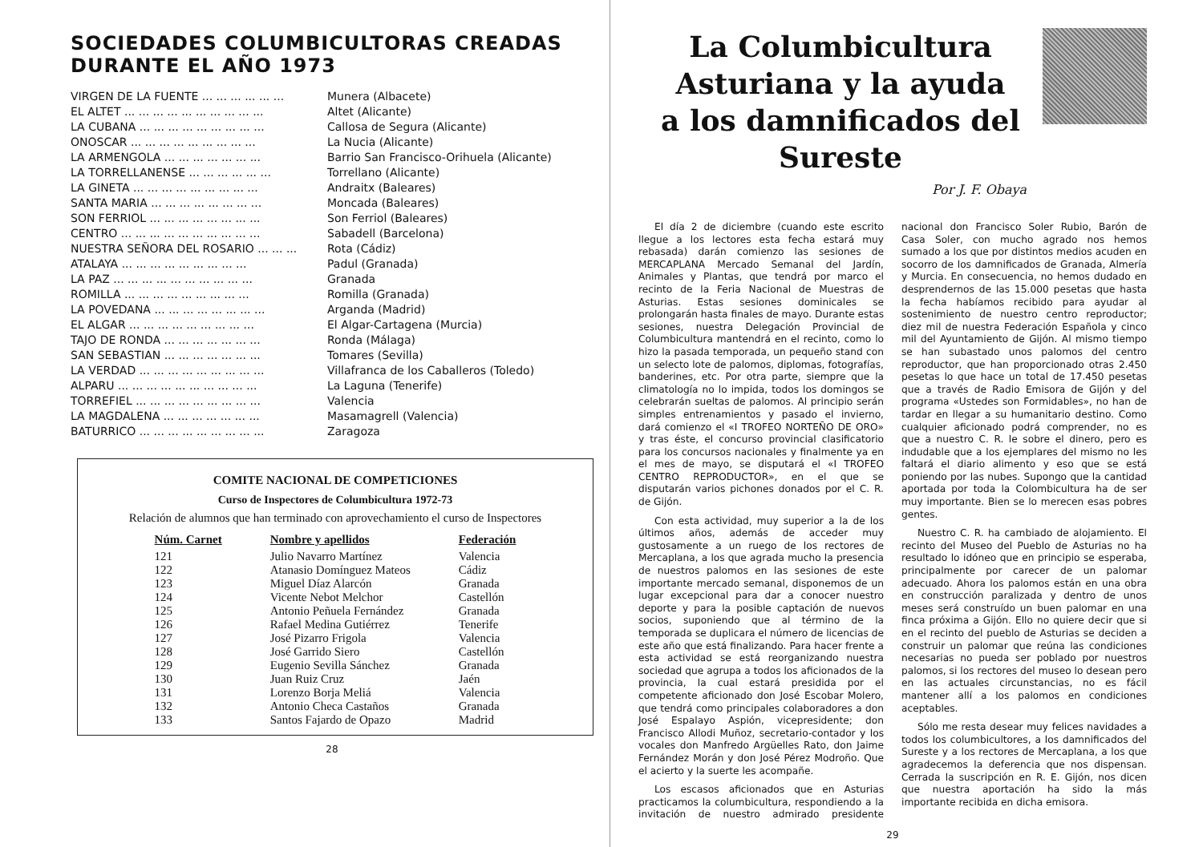SOCIEDADES COLUMBICULTORAS CREADAS DURANTE EL AÑO 1973
| VIRGEN DE LA FUENTE ... ... ... ... ... ... | Munera (Albacete) |
| EL ALTET ... ... ... ... ... ... ... ... ... ... | Altet (Alicante) |
| LA CUBANA ... ... ... ... ... ... ... ... ... | Callosa de Segura (Alicante) |
| ONOSCAR ... ... ... ... ... ... ... ... ... | La Nucia (Alicante) |
| LA ARMENGOLA ... ... ... ... ... ... ... | Barrio San Francisco-Orihuela (Alicante) |
| LA TORRELLANENSE ... ... ... ... ... ... | Torrellano (Alicante) |
| LA GINETA ... ... ... ... ... ... ... ... ... | Andraitx (Baleares) |
| SANTA MARIA ... ... ... ... ... ... ... ... | Moncada (Baleares) |
| SON FERRIOL ... ... ... ... ... ... ... ... | Son Ferriol (Baleares) |
| CENTRO ... ... ... ... ... ... ... ... ... ... | Sabadell (Barcelona) |
| NUESTRA SEÑORA DEL ROSARIO ... ... ... | Rota (Cádiz) |
| ATALAYA ... ... ... ... ... ... ... ... ... | Padul (Granada) |
| LA PAZ ... ... ... ... ... ... ... ... ... ... | Granada |
| ROMILLA ... ... ... ... ... ... ... ... ... | Romilla (Granada) |
| LA POVEDANA ... ... ... ... ... ... ... ... | Arganda (Madrid) |
| EL ALGAR ... ... ... ... ... ... ... ... ... | El Algar-Cartagena (Murcia) |
| TAJO DE RONDA ... ... ... ... ... ... ... | Ronda (Málaga) |
| SAN SEBASTIAN ... ... ... ... ... ... ... | Tomares (Sevilla) |
| LA VERDAD ... ... ... ... ... ... ... ... ... | Villafranca de los Caballeros (Toledo) |
| ALPARU ... ... ... ... ... ... ... ... ... ... | La Laguna (Tenerife) |
| TORREFIEL ... ... ... ... ... ... ... ... ... | Valencia |
| LA MAGDALENA ... ... ... ... ... ... ... | Masamagrell (Valencia) |
| BATURRICO ... ... ... ... ... ... ... ... ... | Zaragoza |
COMITE NACIONAL DE COMPETICIONES
Curso de Inspectores de Columbicultura 1972-73
Relación de alumnos que han terminado con aprovechamiento el curso de Inspectores
| Núm. Carnet | Nombre y apellidos | Federación |
| --- | --- | --- |
| 121 | Julio Navarro Martínez | Valencia |
| 122 | Atanasio Domínguez Mateos | Cádiz |
| 123 | Miguel Díaz Alarcón | Granada |
| 124 | Vicente Nebot Melchor | Castellón |
| 125 | Antonio Peñuela Fernández | Granada |
| 126 | Rafael Medina Gutiérrez | Tenerife |
| 127 | José Pizarro Frigola | Valencia |
| 128 | José Garrido Siero | Castellón |
| 129 | Eugenio Sevilla Sánchez | Granada |
| 130 | Juan Ruiz Cruz | Jaén |
| 131 | Lorenzo Borja Meliá | Valencia |
| 132 | Antonio Checa Castaños | Granada |
| 133 | Santos Fajardo de Opazo | Madrid |
28
La Columbicultura Asturiana y la ayuda
a los damnificados del Sureste
Por J. F. Obaya
El día 2 de diciembre (cuando este escrito llegue a los lectores esta fecha estará muy rebasada) darán comienzo las sesiones de MERCAPLANA Mercado Semanal del Jardín, Animales y Plantas, que tendrá por marco el recinto de la Feria Nacional de Muestras de Asturias. Estas sesiones dominicales se prolongarán hasta finales de mayo. Durante estas sesiones, nuestra Delegación Provincial de Columbicultura mantendrá en el recinto, como lo hizo la pasada temporada, un pequeño stand con un selecto lote de palomos, diplomas, fotografías, banderines, etc. Por otra parte, siempre que la climatología no lo impida, todos los domingos se celebrarán sueltas de palomos. Al principio serán simples entrenamientos y pasado el invierno, dará comienzo el «I TROFEO NORTEÑO DE ORO» y tras éste, el concurso provincial clasificatorio para los concursos nacionales y finalmente ya en el mes de mayo, se disputará el «I TROFEO CENTRO REPRODUCTOR», en el que se disputarán varios pichones donados por el C. R. de Gijón.
Con esta actividad, muy superior a la de los últimos años, además de acceder muy gustosamente a un ruego de los rectores de Mercaplana, a los que agrada mucho la presencia de nuestros palomos en las sesiones de este importante mercado semanal, disponemos de un lugar excepcional para dar a conocer nuestro deporte y para la posible captación de nuevos socios, suponiendo que al término de la temporada se duplicara el número de licencias de este año que está finalizando. Para hacer frente a esta actividad se está reorganizando nuestra sociedad que agrupa a todos los aficionados de la provincia, la cual estará presidida por el competente aficionado don José Escobar Molero, que tendrá como principales colaboradores a don José Espalayo Aspión, vicepresidente; don Francisco Allodi Muñoz, secretario-contador y los vocales don Manfredo Argüelles Rato, don Jaime Fernández Morán y don José Pérez Modroño. Que el acierto y la suerte les acompañe.
Los escasos aficionados que en Asturias practicamos la columbicultura, respondiendo a la invitación de nuestro admirado presidente nacional don Francisco Soler Rubio, Barón de Casa Soler, con mucho agrado nos hemos sumado a los que por distintos medios acuden en socorro de los damnificados de Granada, Almería y Murcia. En consecuencia, no hemos dudado en desprendernos de las 15.000 pesetas que hasta la fecha habíamos recibido para ayudar al sostenimiento de nuestro centro reproductor; diez mil de nuestra Federación Española y cinco mil del Ayuntamiento de Gijón. Al mismo tiempo se han subastado unos palomos del centro reproductor, que han proporcionado otras 2.450 pesetas lo que hace un total de 17.450 pesetas que a través de Radio Emisora de Gijón y del programa «Ustedes son Formidables», no han de tardar en llegar a su humanitario destino. Como cualquier aficionado podrá comprender, no es que a nuestro C. R. le sobre el dinero, pero es indudable que a los ejemplares del mismo no les faltará el diario alimento y eso que se está poniendo por las nubes. Supongo que la cantidad aportada por toda la Colombicultura ha de ser muy importante. Bien se lo merecen esas pobres gentes.
Nuestro C. R. ha cambiado de alojamiento. El recinto del Museo del Pueblo de Asturias no ha resultado lo idóneo que en principio se esperaba, principalmente por carecer de un palomar adecuado. Ahora los palomos están en una obra en construcción paralizada y dentro de unos meses será construído un buen palomar en una finca próxima a Gijón. Ello no quiere decir que si en el recinto del pueblo de Asturias se deciden a construir un palomar que reúna las condiciones necesarias no pueda ser poblado por nuestros palomos, si los rectores del museo lo desean pero en las actuales circunstancias, no es fácil mantener allí a los palomos en condiciones aceptables.
Sólo me resta desear muy felices navidades a todos los columbicultores, a los damnificados del Sureste y a los rectores de Mercaplana, a los que agradecemos la deferencia que nos dispensan. Cerrada la suscripción en R. E. Gijón, nos dicen que nuestra aportación ha sido la más importante recibida en dicha emisora.
29